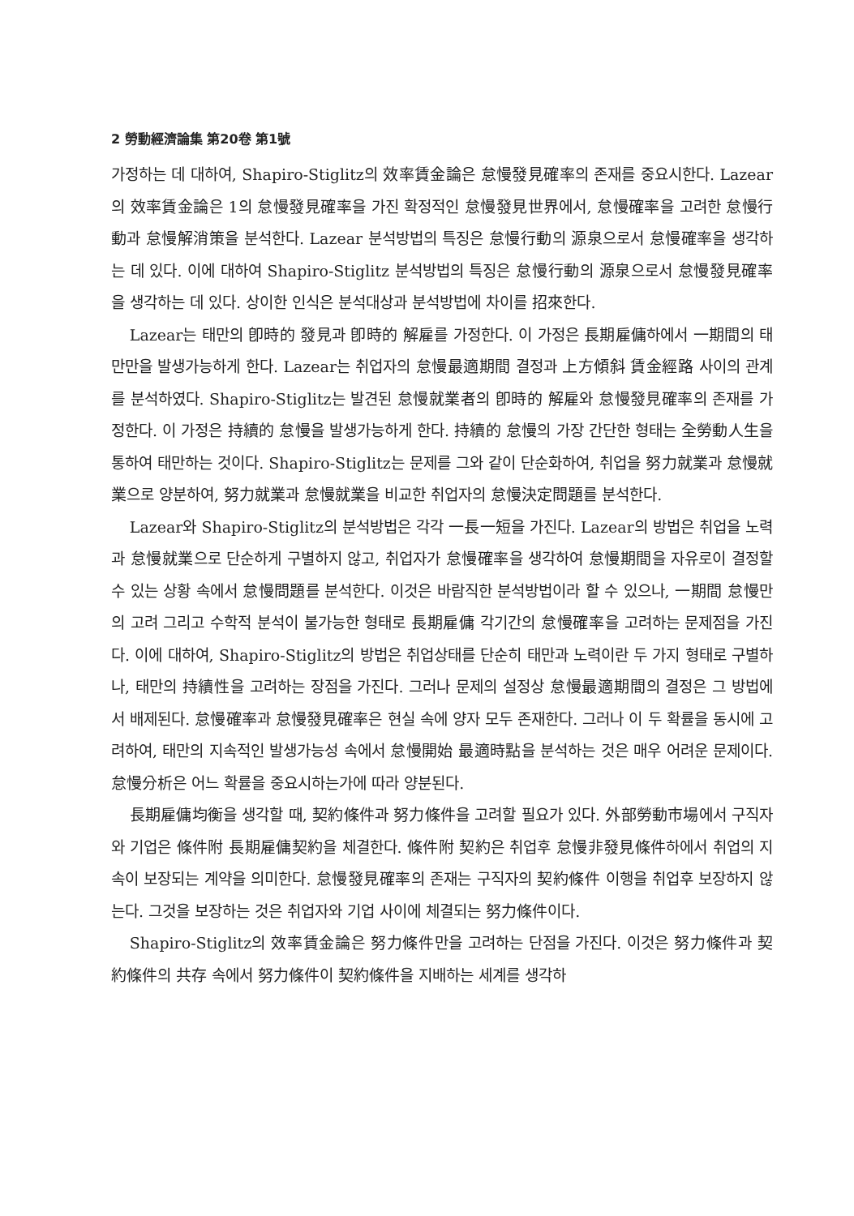2 勞動經濟論集 第20卷 第1號
가정하는 데 대하여, Shapiro-Stiglitz의 效率賃金論은 怠慢發見確率의 존재를 중요시한다. Lazear의 效率賃金論은 1의 怠慢發見確率을 가진 확정적인 怠慢發見世界에서, 怠慢確率을 고려한 怠慢行動과 怠慢解消策을 분석한다. Lazear 분석방법의 특징은 怠慢行動의 源泉으로서 怠慢確率을 생각하는 데 있다. 이에 대하여 Shapiro-Stiglitz 분석방법의 특징은 怠慢行動의 源泉으로서 怠慢發見確率을 생각하는 데 있다. 상이한 인식은 분석대상과 분석방법에 차이를 招來한다.
Lazear는 태만의 卽時的 發見과 卽時的 解雇를 가정한다. 이 가정은 長期雇傭하에서 一期間의 태만만을 발생가능하게 한다. Lazear는 취업자의 怠慢最適期間 결정과 上方傾斜 賃金經路 사이의 관계를 분석하였다. Shapiro-Stiglitz는 발견된 怠慢就業者의 卽時的 解雇와 怠慢發見確率의 존재를 가정한다. 이 가정은 持續的 怠慢을 발생가능하게 한다. 持續的 怠慢의 가장 간단한 형태는 全勞動人生을 통하여 태만하는 것이다. Shapiro-Stiglitz는 문제를 그와 같이 단순화하여, 취업을 努力就業과 怠慢就業으로 양분하여, 努力就業과 怠慢就業을 비교한 취업자의 怠慢決定問題를 분석한다.
Lazear와 Shapiro-Stiglitz의 분석방법은 각각 一長一短을 가진다. Lazear의 방법은 취업을 노력과 怠慢就業으로 단순하게 구별하지 않고, 취업자가 怠慢確率을 생각하여 怠慢期間을 자유로이 결정할 수 있는 상황 속에서 怠慢問題를 분석한다. 이것은 바람직한 분석방법이라 할 수 있으나, 一期間 怠慢만의 고려 그리고 수학적 분석이 불가능한 형태로 長期雇傭 각기간의 怠慢確率을 고려하는 문제점을 가진다. 이에 대하여, Shapiro-Stiglitz의 방법은 취업상태를 단순히 태만과 노력이란 두 가지 형태로 구별하나, 태만의 持續性을 고려하는 장점을 가진다. 그러나 문제의 설정상 怠慢最適期間의 결정은 그 방법에서 배제된다. 怠慢確率과 怠慢發見確率은 현실 속에 양자 모두 존재한다. 그러나 이 두 확률을 동시에 고려하여, 태만의 지속적인 발생가능성 속에서 怠慢開始 最適時點을 분석하는 것은 매우 어려운 문제이다. 怠慢分析은 어느 확률을 중요시하는가에 따라 양분된다.
長期雇傭均衡을 생각할 때, 契約條件과 努力條件을 고려할 필요가 있다. 外部勞動市場에서 구직자와 기업은 條件附 長期雇傭契約을 체결한다. 條件附 契約은 취업후 怠慢非發見條件하에서 취업의 지속이 보장되는 계약을 의미한다. 怠慢發見確率의 존재는 구직자의 契約條件 이행을 취업후 보장하지 않는다. 그것을 보장하는 것은 취업자와 기업 사이에 체결되는 努力條件이다.
Shapiro-Stiglitz의 效率賃金論은 努力條件만을 고려하는 단점을 가진다. 이것은 努力條件과 契約條件의 共存 속에서 努力條件이 契約條件을 지배하는 세계를 생각하